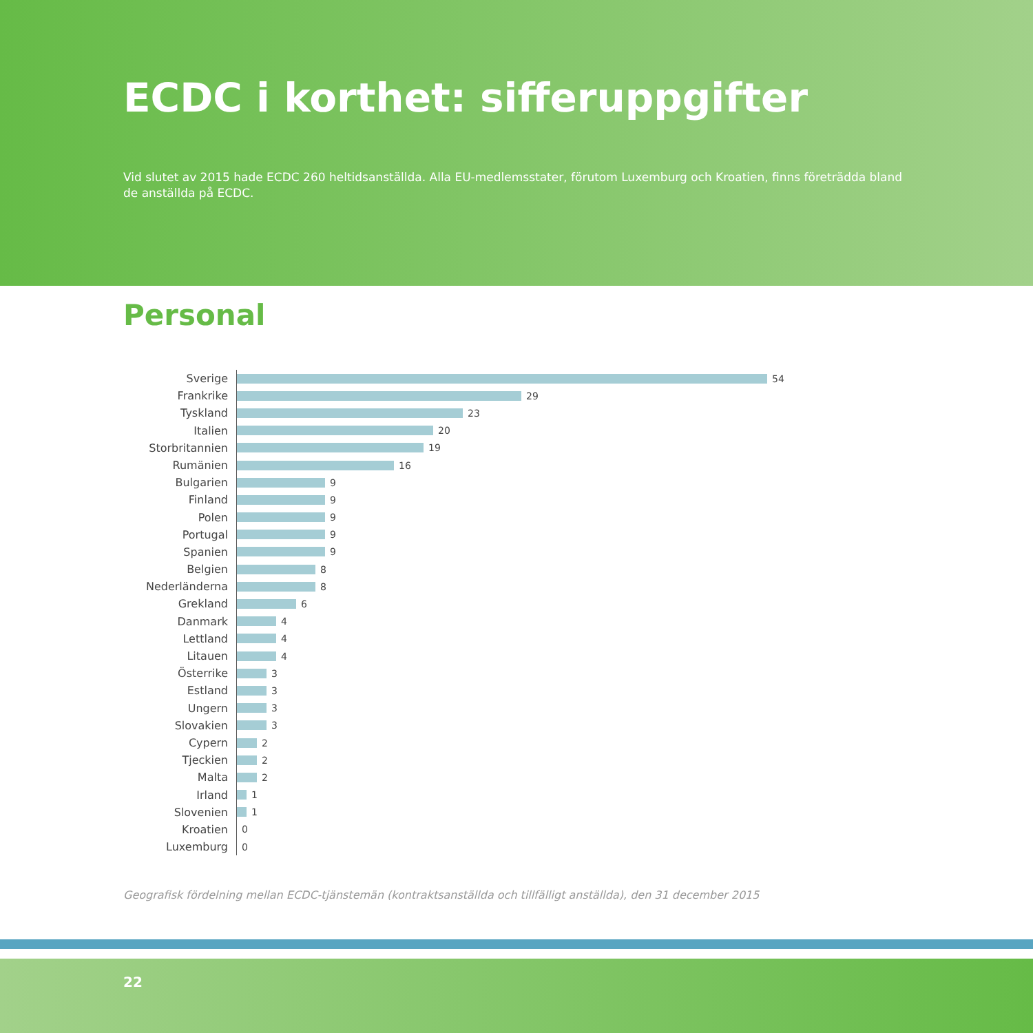ECDC i korthet: sifferuppgifter
Vid slutet av 2015 hade ECDC 260 heltidsanställda. Alla EU-medlemsstater, förutom Luxemburg och Kroatien, finns företrädda bland de anställda på ECDC.
Personal
Sverige
54
Frankrike
29
Tyskland
23
Italien
20
Storbritannien
19
Rumänien
16
Bulgarien
9
Finland
9
Polen
9
Portugal
9
Spanien
9
Belgien
8
Nederländerna
8
Grekland
6
Danmark
4
Lettland
4
Litauen
4
Österrike
3
Estland
3
Ungern
3
Slovakien
3
Cypern
2
Tjeckien
2
Malta
2
Irland
1
Slovenien
1
Kroatien
0
Luxemburg
0
Geografisk fördelning mellan ECDC-tjänstemän (kontraktsanställda och tillfälligt anställda), den 31 december 2015
22